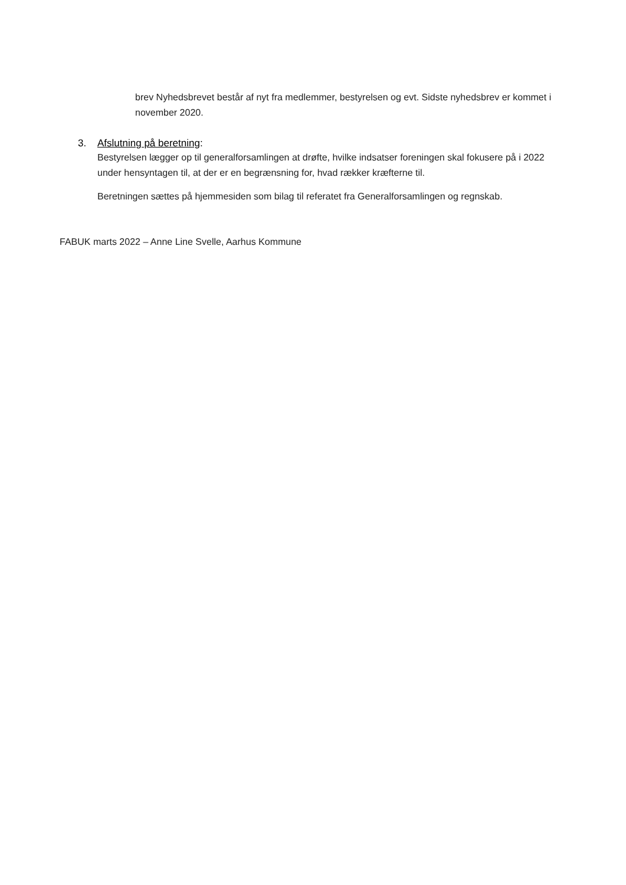brev Nyhedsbrevet består af nyt fra medlemmer, bestyrelsen og evt. Sidste nyhedsbrev er kommet i november 2020.
3. Afslutning på beretning:
Bestyrelsen lægger op til generalforsamlingen at drøfte, hvilke indsatser foreningen skal fokusere på i 2022 under hensyntagen til, at der er en begrænsning for, hvad rækker kræfterne til.
Beretningen sættes på hjemmesiden som bilag til referatet fra Generalforsamlingen og regnskab.
FABUK marts 2022 – Anne Line Svelle, Aarhus Kommune